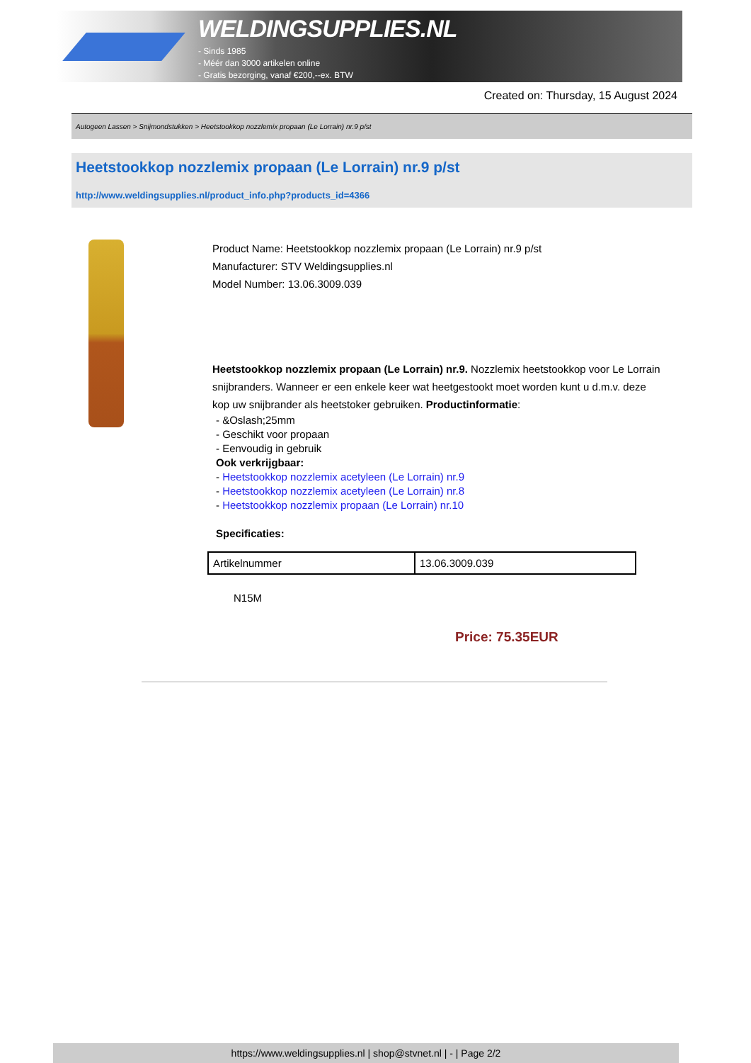WELDINGSUPPLIES.NL
- Sinds 1985
- Méér dan 3000 artikelen online
- Gratis bezorging, vanaf €200,--ex. BTW
Created on: Thursday, 15 August 2024
Autogeen Lassen > Snijmondstukken > Heetstookkop nozzlemix propaan (Le Lorrain) nr.9 p/st
Heetstookkop nozzlemix propaan (Le Lorrain) nr.9 p/st
http://www.weldingsupplies.nl/product_info.php?products_id=4366
Product Name: Heetstookkop nozzlemix propaan (Le Lorrain) nr.9 p/st
Manufacturer: STV Weldingsupplies.nl
Model Number: 13.06.3009.039
Heetstookkop nozzlemix propaan (Le Lorrain) nr.9. Nozzlemix heetstookkop voor Le Lorrain snijbranders. Wanneer er een enkele keer wat heetgestookt moet worden kunt u d.m.v. deze kop uw snijbrander als heetstoker gebruiken. Productinformatie:
- &Oslash;25mm
- Geschikt voor propaan
- Eenvoudig in gebruik
Ook verkrijgbaar:
- Heetstookkop nozzlemix acetyleen (Le Lorrain) nr.9
- Heetstookkop nozzlemix acetyleen (Le Lorrain) nr.8
- Heetstookkop nozzlemix propaan (Le Lorrain) nr.10
Specificaties:
| Artikelnummer | 13.06.3009.039 |
N15M
Price: 75.35EUR
https://www.weldingsupplies.nl | shop@stvnet.nl | - | Page 2/2